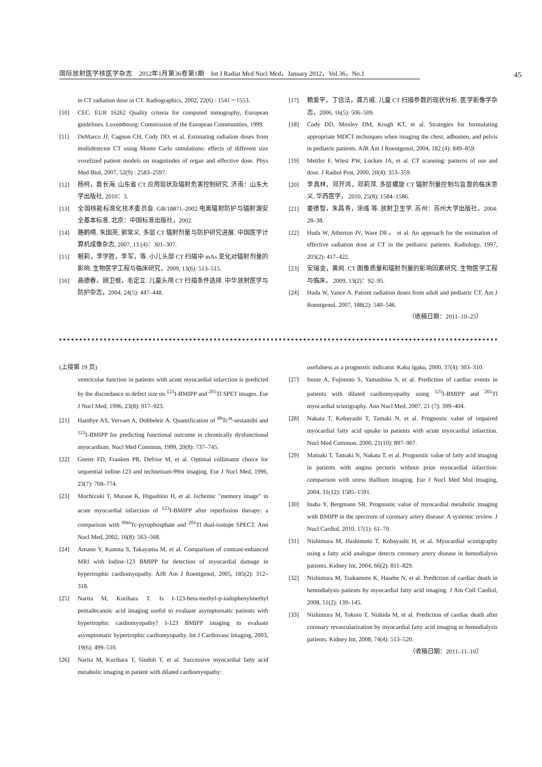国际放射医学核医学杂志　2012年1月第36卷第1期　Int J Radiat Med Nucl Med，January 2012，Vol.36，No.1
45
in CT radiation dose in CT. Radiographics, 2002, 22(6) : 1541－1553.
[10] CEC. EUR 16262 Quality criteria for computed tomography, European guidelines. Luxembourg: Commission of the European Communities, 1999.
[11] DeMarco JJ, Cagnon CH, Cody DD, et al. Estimating radiation doses from multidetector CT using Monte Carlo simulations: effects of different size voxelized patient models on magnitudes of organ and effective dose. Phys Med Biol, 2007, 52(9) : 2583–2597.
[12] 杨柯，袁长海. 山东省 CT 应用现状及辐射危害控制研究. 济南：山东大学出版社, 2010：3.
[13] 全国核能标准化技术委员会. GB/18871–2002 电离辐射防护与辐射源安全基本标准. 北京：中国标准出版社，2002.
[14] 路鹤晴, 朱国英, 郭常义. 多层 CT 辐射剂量与防护研究进展. 中国医学计算机成像杂志, 2007, 13 (4)：301–307.
[15] 鲍莉，李学胜，李军，等. 小儿头部 CT 扫描中 mAs 变化对辐射剂量的影响. 生物医学工程与临床研究，2009, 13(6): 513–515.
[16] 高德春，顾卫根，毛定立. 儿童头颅 CT 扫描条件选择. 中华放射医学与防护杂志，2004, 24(5): 447–448.
[17] 赖爱平，丁信法，龚方戚. 儿童 CT 扫描参数的现状分析. 医学影像学杂志，2006, 16(5): 506–509.
[18] Cody DD, Moxley DM, Krugh KT, et al. Strategies for formulating appropriate MDCT techniques when imaging the chest, adbomen, and pelvis in pediatric patients. AJR Am J Roentgenol, 2004, 182 (4): 849–859.
[19] Mettler F, Wiest PW, Locken JA, et al. CT scanning: patterns of use and dose. J Radiol Prot, 2000, 20(4): 353–359.
[20] 李真林，邓开鸿，邓莉萍. 多层螺旋 CT 辐射剂量控制与监督的临床意义. 华西医学， 2010, 25(8): 1584–1586.
[21] 姜德智，朱昌寿，涂彧 等. 放射卫生学. 苏州：苏州大学出版社，2004: 28–38.
[22] Huda W, Atherton JV, Ware DE， et al. An approach for the estimation of effective radiation dose at CT in the pediatric patients. Radiology, 1997, 203(2): 417–422.
[23] 安瑞金，黄岗. CT 图像质量和辐射剂量的影响因素研究. 生物医学工程与临床， 2009, 13(2)：92–95.
[24] Huda W, Vance A. Patient radiation doses from adult and pediatric CT. Am J Roentgenol, 2007, 188(2): 540–546.
（收稿日期：2011–10–25）
(上接第 19 页)
ventricular function in patients with acute myocardial infarction is predicted by the discordance in defect size on <sup>123</sup>I-BMIPP and <sup>201</sup>Tl SPET images. Eur J Nucl Med, 1996, 23(8): 917–923.
[21] Hambye AS, Vervaet A, Dobbeleir A. Quantification of <sup>99</sup>Tc<sup>m</sup>-sestamibi and <sup>123</sup>I-BMIPP for predicting functional outcome in chronically dysfunctional myocardium. Nucl Med Commun, 1999, 20(8): 737–745.
[22] Geeter FD, Franken PR, Defrise M, et al. Optimal collimator choice for sequential iodine-123 and technetium-99m imaging. Eur J Nucl Med, 1996, 23(7): 768–774.
[23] Mochizuki T, Murase K, Higashino H, et al. Ischemic "memory image" in acute myocardial infarction of <sup>123</sup>I-BMIPP after reperfusion therapy: a comparison with <sup>99m</sup>Tc-pyrophosphate and <sup>201</sup>Tl dual-isotope SPECT. Ann Nucl Med, 2002, 16(8): 563–568.
[24] Amano Y, Kumita S, Takayama M, et al. Comparison of contrast-enhanced MRI with Iodine-123 BMIPP for detection of myocardial damage in hypertrophic cardiomyopathy. AJR Am J Roentgenol, 2005, 185(2): 312–318.
[25] Narita M, Kurihara T. Is I-123-beta-methyl-p-iodophenylmethyl pentadecanoic acid imaging useful to evaluate asymptomatic patients with hypertrophic cardiomyopathy? I-123 BMIPP imaging to evaluate asymptomatic hypertrophic cardiomyopathy. Int J Cardiovasc Imaging, 2003, 19(6): 499–510.
[26] Narita M, Kurihara T, Sindoh T, et al. Successive myocardial fatty acid metabolic imaging in patient with dilated cardiomyopathy:
usefulness as a prognostic indicator. Kaku Igaku, 2000, 37(4): 303–310.
[27] Inoue A, Fujimoto S, Yamashina S, et al. Prediction of cardiac events in patients with dilated cardiomyopathy using <sup>123</sup>I-BMIPP and <sup>201</sup>Tl myocardial scintigraphy. Ann Nucl Med, 2007, 21 (7): 399–404.
[28] Nakata T, Kobayashi T, Tamaki N, et al. Prognostic value of impaired myocardial fatty acid uptake in patients with acute myocardial infarction. Nucl Med Commun, 2000, 21(10): 897–907.
[29] Matsuki T, Tamaki N, Nakata T, et al. Prognostic value of fatty acid imaging in patients with angina pectoris without prior myocardial infarction: comparison with stress thallium imaging. Eur J Nucl Med Mol Imaging, 2004, 31(12): 1585–1591.
[30] Inaba Y, Bergmann SR. Prognostic value of myocardial metabolic imaging with BMIPP in the spectrum of coronary artery disease: A systemic review. J Nucl Cardiol, 2010, 17(1): 61–70.
[31] Nishimura M, Hashimoto T, Kobayashi H, et al. Myocardial scintigraphy using a fatty acid analogue detects coronary artery disease in hemodialysis patients. Kidney Int, 2004, 66(2): 811–829.
[32] Nishimura M, Tsukamoto K, Hasebe N, et al. Prediction of cardiac death in hemodialysis patients by myocardial fatty acid imaging. J Am Coll Cardiol, 2008, 51(2): 139–145.
[33] Nishimura M, Tokoro T, Nishida M, et al. Prediction of cardiac death after coronary revascularization by myocardial fatty acid imaging in hemodialysis patients. Kidney Int, 2008, 74(4): 513–520.
（收稿日期：2011–11–10）